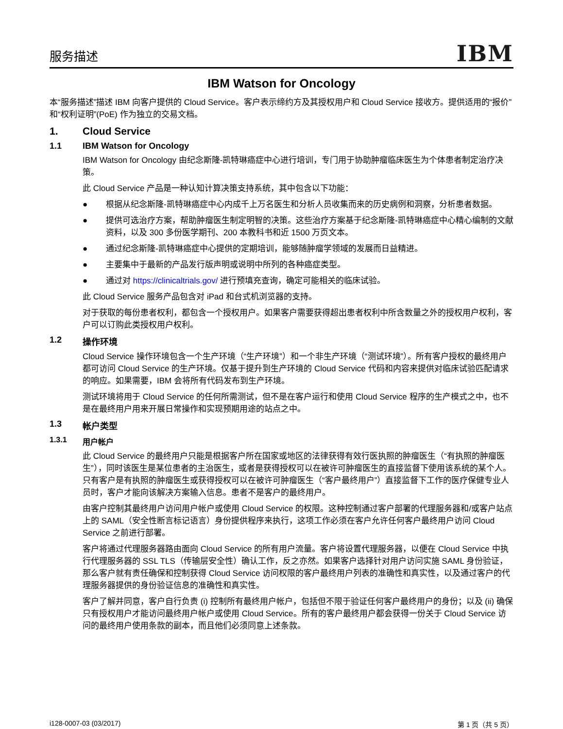服务描述
IBM
IBM Watson for Oncology
本“服务描述”描述 IBM 向客户提供的 Cloud Service。客户表示缔约方及其授权用户和 Cloud Service 接收方。提供适用的“报价”和“权利证明”(PoE) 作为独立的交易文档。
1. Cloud Service
1.1 IBM Watson for Oncology
IBM Watson for Oncology 由纪念斯隆-凯特琳癌症中心进行培训，专门用于协助肿瘤临床医生为个体患者制定治疗决策。
此 Cloud Service 产品是一种认知计算决策支持系统，其中包含以下功能：
● 根据从纪念斯隆-凯特琳癌症中心内成千上万名医生和分析人员收集而来的历史病例和洞察，分析患者数据。
● 提供可选治疗方案，帮助肿瘤医生制定明智的决策。这些治疗方案基于纪念斯隆-凯特琳癌症中心精心编制的文献资料，以及 300 多份医学期刊、200 本教科书和近 1500 万页文本。
● 通过纪念斯隆-凯特琳癌症中心提供的定期培训，能够随肿瘤学领域的发展而日益精进。
● 主要集中于最新的产品发行版声明或说明中所列的各种癌症类型。
● 通过对 https://clinicaltrials.gov/ 进行预填充查询，确定可能相关的临床试验。
此 Cloud Service 服务产品包含对 iPad 和台式机浏览器的支持。
对于获取的每份患者权利，都包含一个授权用户。如果客户需要获得超出患者权利中所含数量之外的授权用户权利，客户可以订购此类授权用户权利。
1.2 操作环境
Cloud Service 操作环境包含一个生产环境（“生产环境”）和一个非生产环境（“测试环境”）。所有客户授权的最终用户都可访问 Cloud Service 的生产环境。仅基于提升到生产环境的 Cloud Service 代码和内容来提供对临床试验匹配请求的响应。如果需要，IBM 会将所有代码发布到生产环境。
测试环境将用于 Cloud Service 的任何所需测试，但不是在客户运行和使用 Cloud Service 程序的生产模式之中，也不是在最终用户用来开展日常操作和实现预期用途的站点之中。
1.3 帐户类型
1.3.1 用户帐户
此 Cloud Service 的最终用户只能是根据客户所在国家或地区的法律获得有效行医执照的肿瘤医生（“有执照的肿瘤医生”），同时该医生是某位患者的主治医生，或者是获得授权可以在被许可肿瘤医生的直接监督下使用该系统的某个人。只有客户是有执照的肿瘤医生或获得授权可以在被许可肿瘤医生（“客户最终用户”）直接监督下工作的医疗保健专业人员时，客户才能向该解决方案输入信息。患者不是客户的最终用户。
由客户控制其最终用户访问用户帐户或使用 Cloud Service 的权限。这种控制通过客户部署的代理服务器和/或客户站点上的 SAML（安全性断言标记语言）身份提供程序来执行，这项工作必须在客户允许任何客户最终用户访问 Cloud Service 之前进行部署。
客户将通过代理服务器路由面向 Cloud Service 的所有用户流量。客户将设置代理服务器，以便在 Cloud Service 中执行代理服务器的 SSL TLS（传输层安全性）确认工作，反之亦然。如果客户选择针对用户访问实施 SAML 身份验证，那么客户就有责任确保和控制获得 Cloud Service 访问权限的客户最终用户列表的准确性和真实性，以及通过客户的代理服务器提供的身份验证信息的准确性和真实性。
客户了解并同意，客户自行负责 (i) 控制所有最终用户帐户，包括但不限于验证任何客户最终用户的身份；以及 (ii) 确保只有授权用户才能访问最终用户帐户或使用 Cloud Service。所有的客户最终用户都会获得一份关于 Cloud Service 访问的最终用户使用条款的副本，而且他们必须同意上述条款。
i128-0007-03 (03/2017) 第 1 页（共 5 页）